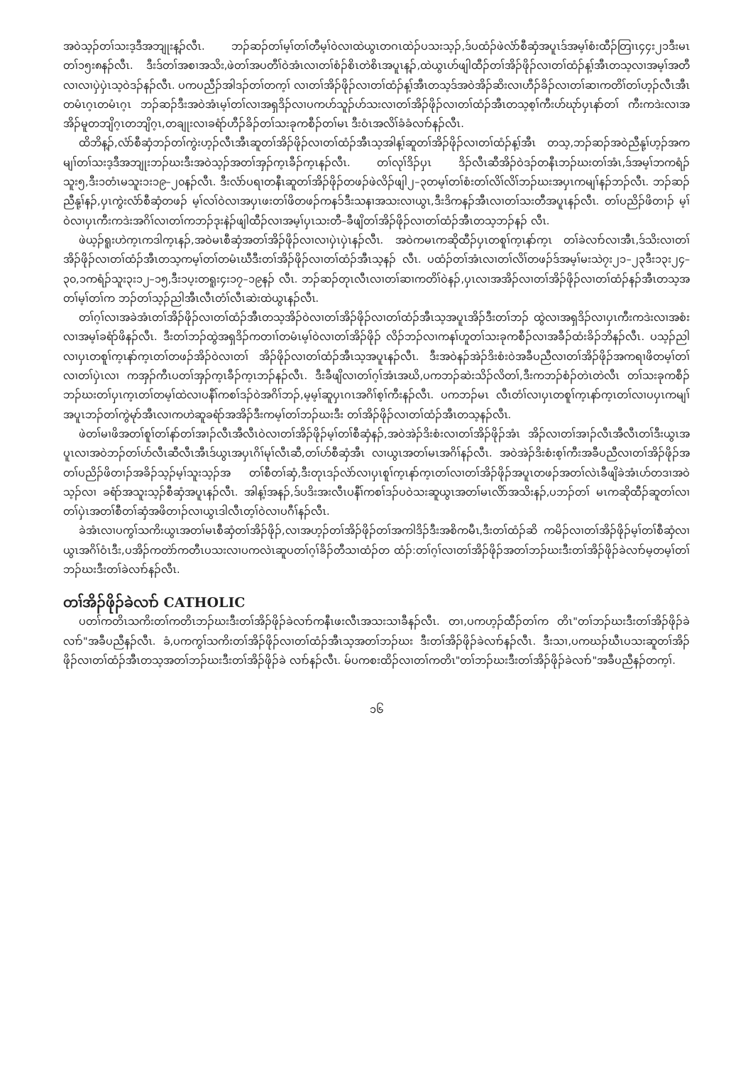အဝဲသ့ၣ်တၢ်သးဒ့ဒီအဘျုးန့ၣ်လီၤ. ဘၣ်ဆၣ်တၢ်မ့ၢ်တၢ်တီမ့ၢ်ဝဲလၢထဲယွၤတဂၤထဲၣ်ပသးသ့ၣ်,ဒ်ပထံၣ်ဖဲလံာ်စီဆှံအပူၤဒ်အမ့ၢ်စံးထီၣ်တြၢၤ၄၄း၂၁ဒီးမၤတၢ်၁၅း၈နၣ်လီၤ. ဒီးဒ်တၢ်အစၢအသိး,ဖဲတၢ်အပတီၢ်ဝဲအံၤလၢတၢ်စံၣ်စိၤတဲစိၤအပူၤန့ၣ်,ထဲယွၤဟ်ဖျါထီၣ်တၢ်အိၣ်ဖိုၣ်လၢတၢ်ထံၣ်န့ၢ်အီၤတသ့လၢအမ့ၢ်အတီလၢလၢပှဲပှဲၤသ့ဝဲဒၣ်နၣ်လီၤ. ပကပညီၣ်အါဒၣ်တၢ်တက့ၢ် လၢတၢ်အိၣ်ဖိုၣ်လၢတၢ်ထံၣ်န့ၢ်အီၤတသ့ဒ်အဝဲအိၣ်ဆိးလၢဟီၣ်ခိၣ်လၢတၢ်ဆၢကတိၢ်တၢ်ဟ့ၣ်လီၤအီၤတမံၤဂ့ၤတမံၤဂ့ၤ ဘၣ်ဆၣ်ဒီးအဝဲအံၤမ့ၢ်တၢ်လၢအရှဒိၣ်လၢပကဟ်သူၣ်ဟ်သးလၢတၢ်အိၣ်ဖိုၣ်လၢတၢ်ထံၣ်အီၤတသ့စ့ၢ်ကီးဟ်ဃုာ်ပှၤနာ်တၢ် ကီးကဒဲးလၢအအိၣ်မူတဘျိဂ့ၤတဘျိဂ့ၤ,တချုးလၢခရံာ်ဟီၣ်ခိၣ်တၢ်သးခုကစီၣ်တၢ်မၤ ဒီးဝံၤအလိၢ်ခံခံလၢာ်နၣ်လီၤ.
ထိဘိန့ၣ်,လံာ်စီဆှံဘၣ်တၢ်ကွဲးဟ့ၣ်လီၤအီၤဆူတၢ်အိၣ်ဖိုၣ်လၢတၢ်ထံၣ်အီၤသ့အါန့ၢ်ဆူတၢ်အိၣ်ဖိုၣ်လၢတၢ်ထံၣ်န့ၢ်အီၤ တသ့,ဘၣ်ဆၣ်အဝဲညီနု့ၢ်ဟ့ၣ်အကမျၢ်တၢ်သးဒ့ဒီအဘျုးဘၣ်ဃးဒီးအဝဲသ့ၣ်အတၢ်အှၣ်က့ၤခီၣ်က့ၤနၣ်လီၤ. တၢ်လုၢ်ဒိၣ်ပှၤ ဒိၣ်လီၤဆီအိၣ်ဝဲဒၣ်တနီၤဘၣ်ဃးတၢ်အံၤ,ဒ်အမ့ၢ်ဘကရံၣ်သူး၅,ဒီး၁တံၤမသူး၁း၁၉–၂၀နၣ်လီၤ. ဒီးလံာ်ပရၢတနီၤဆူတၢ်အိၣ်ဖိုၣ်တဖၣ်ဖဲလိၣ်ဖျါ၂–၃တမ့ၢ်တၢ်စံးတၢ်လိၢ်လိၢ်ဘၣ်ဃးအပှၤကမျၢ်နၣ်ဘၣ်လီၤ. ဘၣ်ဆၣ်ညီနု့ၢ်နၣ်,ပှၤကွဲးလံာ်စီဆှံတဖၣ် မ့ၢ်လၢ်ဝဲလၢအပှၤဖးတၢ်ဖိတဖၣ်ကနၥ်ဒီးသနၢအသးလၢယွၤ,ဒီးဒိကနၣ်အီၤလၢတၢ်သးတီအပူၤနၣ်လီၤ. တၢ်ပညိၣ်ဖိတၢၣ် မ့ၢ်ဝဲလၢပှၤကီးကဒဲးအဂိၢ်လၢတၢ်ကဘၣ်ဒုးနဲၣ်ဖျါထီၣ်လၢအမ့ၢ်ပှၤသးတီ–ခီဖျိတၢ်အိၣ်ဖိုၣ်လၢတၢ်ထံၣ်အီၤတသ့ဘၣ်နၣ် လီၤ.
ဖဲယ့ၣ်ရူးဟဲက့ၤကဒါက့ၤနၣ်,အဝဲမၤစီဆှံအတၢ်အိၣ်ဖိုၣ်လၢလၢပှဲၤပှဲၤနၣ်လီၤ. အဝဲကမၤကဆိုထီၣ်ပှၤတစူၢ်က့ၤနာ်က့ၤ တၢ်ခဲလၢာ်လၢအီၤ,ဒ်သိးလၢတၢ်အိၣ်ဖိုၣ်လၢတၢ်ထံၣ်အီၤတသ့ကမ့ၢ်တၢ်တမံၤဃီဒီးတၢ်အိၣ်ဖိုၣ်လၢတၢ်ထံၣ်အီၤသ့နၣ် လီၤ. ပထံၣ်တၢ်အံၤလၢတၢ်လိၢ်တဖၣ်ဒ်အမ့ၢ်မးသဲ၇း၂၁–၂၃ဒီး၁၃း၂၄–၃၀,၁ကရံၣ်သူး၃း၁၂–၁၅,ဒီး၁ပ့းတရူး၄း၁၇–၁၉နၣ် လီၤ. ဘၣ်ဆၣ်တုၤလီၤလၢတၢ်ဆၢကတိၢ်ဝဲနၣ်,ပှၤလၢအအိၣ်လၢတၢ်အိၣ်ဖိုၣ်လၢတၢ်ထံၣ်နၣ်အီၤတသ့အတၢ်မ့ၢ်တၢ်က ဘၣ်တၢ်သ့ၣ်ညါအီၤလီၤတံၢ်လီၤဆဲးထဲယွၤနၣ်လီၤ.
တၢ်ဂ့ၢ်လၢအခဲအံၤတၢ်အိၣ်ဖိုၣ်လၢတၢ်ထံၣ်အီၤတသ့အိၣ်ဝဲလၢတၢ်အိၣ်ဖိုၣ်လၢတၢ်ထံၣ်အီၤသ့အပူၤအိၣ်ဒီးတၢ်ဘၣ် ထွဲလၢအရှဒိၣ်လၢပှၤကီးကဒဲးလၢအစံးလၢအမ့ၢ်ခရံာ်ဖိနၣ်လီၤ. ဒီးတၢ်ဘၣ်ထွဲအရှဒိၣ်ကတၢၢ်တမံၤမ့ၢ်ဝဲလၢတၢ်အိၣ်ဖိုၣ် လိၣ်ဘၣ်လၢကနၢ်ဟူတၢ်သးခုကစီၣ်လၢအခီၣ်ထံးခိၣ်ဘိနၣ်လီၤ. ပသ့ၣ်ညါလၢပှၤတစူၢ်က့ၤနာ်က့ၤတၢ်တဖၣ်အိၣ်ဝဲလၢတၢ် အိၣ်ဖိုၣ်လၢတၢ်ထံၣ်အီၤသ့အပူၤနၣ်လီၤ. ဒီးအဝဲနၣ်အဲၣ်ဒိးစံးဝဲအခီပညီလၢတၢ်အိၣ်ဖိုၣ်အကရၢဖိတမ့ၢ်တၢ်လၢတၢ်ပှဲၤလၢ ကအှၣ်ကီၤပတၢ်အှၣ်က့ၤခီၣ်က့ၤဘၣ်နၣ်လီၤ. ဒီးခီဖျိလၢတၢ်ဂ့ၢ်အံၤအဃိ,ပကဘၣ်ဆဲးသိၣ်လိတၢ်,ဒီးကဘၣ်စံၣ်တဲၤတဲလီၤ တၢ်သးခုကစီၣ်ဘၣ်ဃးတၢ်ပှၤက့ၤတၢ်တမ့ၢ်ထဲလၢပနီၢ်ကစၢ်ဒၣ်ဝဲအဂိၢ်ဘၣ်,မ့မ့ၢ်ဆူပှၤဂၤအဂိၢ်စ့ၢ်ကီးနၣ်လီၤ. ပကဘၣ်မၤ လီၤတံၢ်လၢပှၤတစူၢ်က့ၤနာ်က့ၤတၢ်လၢပပှၤကမျၢ်အပူၤဘၣ်တၢ်ကွဲမုာ်အီၤလၢကဟဲဆူခရံာ်အအိၣ်ဒီးကမ့ၢ်တၢ်ဘၣ်ဃးဒီး တၢ်အိၣ်ဖိုၣ်လၢတၢ်ထံၣ်အီၤတသ့နၣ်လီၤ.
ဖဲတၢ်မၢဖိအတၢ်စူၢ်တၢ်နာ်တၢ်အၢၣ်လီၤအီလီၤဝဲလၢတၢ်အိၣ်ဖိုၣ်မ့ၢ်တၢ်စီဆှံနၣ်,အဝဲအဲၣ်ဒိးစံးလၢတၢ်အိၣ်ဖိုၣ်အံၤ အိၣ်လၢတၢ်အၢၣ်လီၤအီလီၤတၢ်ဒီးယွၤအပူၤလၢအဝဲဘၣ်တၢ်ဟ်လီၤဆီလီၤအီၤဒ်ယွၤအပှၤဂိၢ်မုၢ်လီၤဆီ,တၢ်ဟ်စီဆှံအီၤ လၢယွၤအတၢ်မၤအဂိၢ်နၣ်လီၤ. အဝဲအဲၣ်ဒိးစံးစ့ၢ်ကီးအခီပညီလၢတၢ်အိၣ်ဖိုၣ်အတၢ်ပညိၣ်ဖိတၢၣ်အခိၣ်သ့ၣ်မ့ၢ်သူးသ့ၣ်အ တၢ်စီတၢ်ဆှံ,ဒီးတုၤဒၣ်လဲာ်လၢပှၤစူၢ်က့ၤနာ်က့ၤတၢ်လၢတၢ်အိၣ်ဖိုၣ်အပူၤတဖၣ်အတၢ်လဲၤခီဖျိခဲအံၤဟ်တဒၢအဝဲသ့ၣ်လၢ ခရံာ်အသူးသ့ၣ်စီဆှံအပူၤနၣ်လီၤ. အါန့ၢ်အနၣ်,ဒ်ပဒိးအးလီၤပနီၢ်ကစၢ်ဒၣ်ပဝဲသးဆူယွၤအတၢ်မၤလိာ်အသိးနၣ်,ပဘၣ်တၢ် မၤကဆိုထီၣ်ဆူတၢ်လၢတၢ်ပှဲၤအတၢ်စီတၢ်ဆှံအဖိတၢၣ်လၢယွၤဒါလီၤတ့ၢ်ဝဲလၢပဂီၢ်နၣ်လီၤ.
ခဲအံၤလၢပကွၢ်သကိးယွၤအတၢ်မၤစီဆှံတၢ်အိၣ်ဖိုၣ်,လၢအဟ့ၣ်တၢ်အိၣ်ဖိုၣ်တၢ်အကါဒိၣ်ဒီးအစိကမီၤ,ဒီးတၢ်ထံၣ်ဆိ ကမိၣ်လၢတၢ်အိၣ်ဖိုၣ်မ့ၢ်တၢ်စီဆှံလၢယွၤအဂိၢ်ဝံၤဒီး,ပအိၣ်ကတဲာ်ကတီၤပသးလၢပကလဲၤဆူပတၢ်ဂ့ၢ်ခိၣ်တီသၢထံၣ်တ ထံၣ်:တၢ်ဂ့ၢ်လၢတၢ်အိၣ်ဖိုၣ်အတၢ်ဘၣ်ဃးဒီးတၢ်အိၣ်ဖိုၣ်ခဲလၢာ်မ့တမ့ၢ်တၢ်ဘၣ်ဃးဒီးတၢ်ခဲလၢာ်နၣ်လီၤ.
တၢ်အိၣ်ဖိုၣ်ခဲလၢာ် CATHOLIC
ပတၢ်ကတိၤသကိးတၢ်ကတိၤဘၣ်ဃးဒီးတၢ်အိၣ်ဖိုၣ်ခဲလၢာ်ကနီၤဖးလီၤအသးသၢခီနၣ်လီၤ. တၢ,ပကဟ့ၣ်ထီၣ်တၢ်က တိၤ"တၢ်ဘၣ်ဃးဒီးတၢ်အိၣ်ဖိုၣ်ခဲလၢာ်"အခီပညီနၣ်လီၤ. ခံ,ပကကွၢ်သကိးတၢ်အိၣ်ဖိုၣ်လၢတၢ်ထံၣ်အီၤသ့အတၢ်ဘၣ်ဃး ဒီးတၢ်အိၣ်ဖိုၣ်ခဲလၢာ်နၣ်လီၤ. ဒီးသၢ,ပကဃၣ်ဃီၤပသးဆူတၢ်အိၣ်ဖိုၣ်လၢတၢ်ထံၣ်အီၤတသ့အတၢ်ဘၣ်ဃးဒီးတၢ်အိၣ်ဖိုၣ်ခဲ လၢာ်နၣ်လီၤ. မ်ပကစးထိၣ်လၢတၢ်ကတိၤ"တၢ်ဘၣ်ဃးဒီးတၢ်အိၣ်ဖိုၣ်ခဲလၢာ်"အခီပညီနၣ်တက့ၢ်.
၁၆